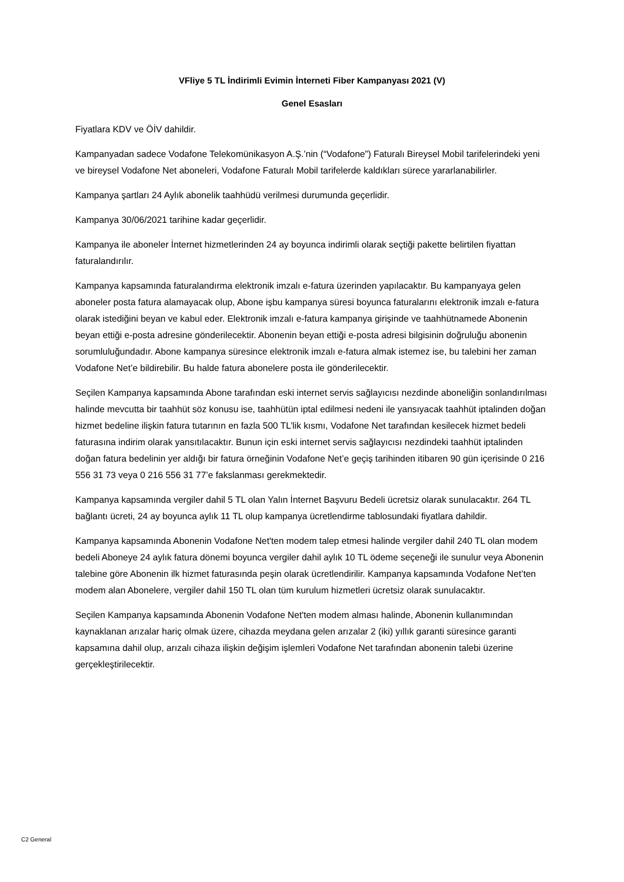VFliye 5 TL İndirimli Evimin İnterneti Fiber Kampanyası 2021 (V)
Genel Esasları
Fiyatlara KDV ve ÖİV dahildir.
Kampanyadan sadece Vodafone Telekomünikasyon A.Ş.’nin (“Vodafone”) Faturalı Bireysel Mobil tarifelerindeki yeni ve bireysel Vodafone Net aboneleri, Vodafone Faturalı Mobil tarifelerde kaldıkları sürece yararlanabilirler.
Kampanya şartları 24 Aylık abonelik taahhüdü verilmesi durumunda geçerlidir.
Kampanya 30/06/2021 tarihine kadar geçerlidir.
Kampanya ile aboneler İnternet hizmetlerinden 24 ay boyunca indirimli olarak seçtiği pakette belirtilen fiyattan faturalandırılır.
Kampanya kapsamında faturalandırma elektronik imzalı e-fatura üzerinden yapılacaktır. Bu kampanyaya gelen aboneler posta fatura alamayacak olup, Abone işbu kampanya süresi boyunca faturalarını elektronik imzalı e-fatura olarak istediğini beyan ve kabul eder. Elektronik imzalı e-fatura kampanya girişinde ve taahhütnamede Abonenin beyan ettiği e-posta adresine gönderilecektir. Abonenin beyan ettiği e-posta adresi bilgisinin doğruluğu abonenin sorumluluğundadır. Abone kampanya süresince elektronik imzalı e-fatura almak istemez ise, bu talebini her zaman Vodafone Net’e bildirebilir. Bu halde fatura abonelere posta ile gönderilecektir.
Seçilen Kampanya kapsamında Abone tarafından eski internet servis sağlayıcısı nezdinde aboneliğin sonlandırılması halinde mevcutta bir taahhüt söz konusu ise, taahhütün iptal edilmesi nedeni ile yansıyacak taahhüt iptalinden doğan hizmet bedeline ilişkin fatura tutarının en fazla 500 TL’lik kısmı, Vodafone Net tarafından kesilecek hizmet bedeli faturasına indirim olarak yansıtılacaktır. Bunun için eski internet servis sağlayıcısı nezdindeki taahhüt iptalinden doğan fatura bedelinin yer aldığı bir fatura örneğinin Vodafone Net’e geçiş tarihinden itibaren 90 gün içerisinde 0 216 556 31 73 veya 0 216 556 31 77’e fakslanması gerekmektedir.
Kampanya kapsamında vergiler dahil 5 TL olan Yalın İnternet Başvuru Bedeli ücretsiz olarak sunulacaktır. 264 TL bağlantı ücreti, 24 ay boyunca aylık 11 TL olup kampanya ücretlendirme tablosundaki fiyatlara dahildir.
Kampanya kapsamında Abonenin Vodafone Net'ten modem talep etmesi halinde vergiler dahil 240 TL olan modem bedeli Aboneye 24 aylık fatura dönemi boyunca vergiler dahil aylık 10 TL ödeme seçeneği ile sunulur veya Abonenin talebine göre Abonenin ilk hizmet faturasında peşin olarak ücretlendirilir. Kampanya kapsamında Vodafone Net’ten modem alan Abonelere, vergiler dahil 150 TL olan tüm kurulum hizmetleri ücretsiz olarak sunulacaktır.
Seçilen Kampanya kapsamında Abonenin Vodafone Net'ten modem alması halinde, Abonenin kullanımından kaynaklanan arızalar hariç olmak üzere, cihazda meydana gelen arızalar 2 (iki) yıllık garanti süresince garanti kapsamına dahil olup, arızalı cihaza ilişkin değişim işlemleri Vodafone Net tarafından abonenin talebi üzerine gerçekleştirilecektir.
C2 General